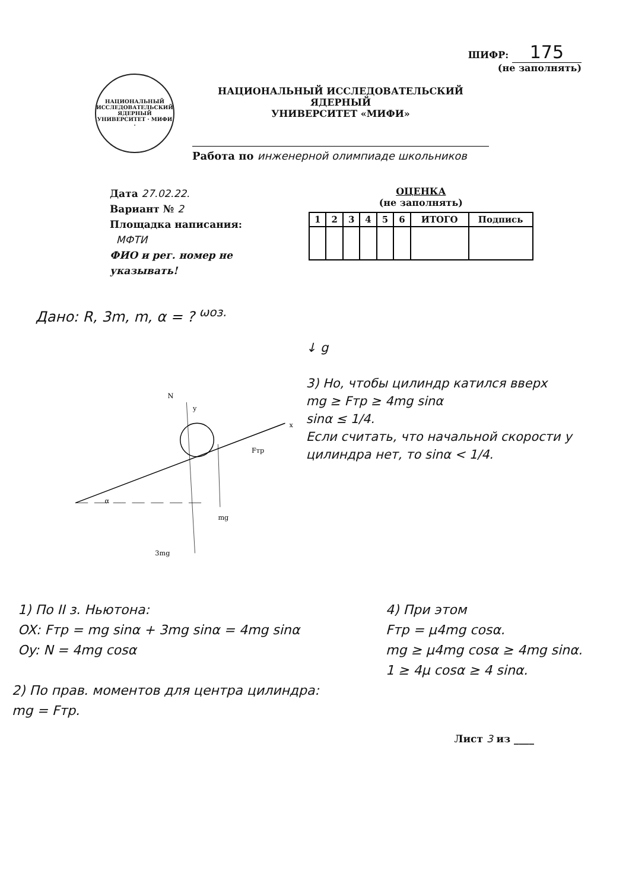ШИФР: 175
(не заполнять)
НАЦИОНАЛЬНЫЙ ИССЛЕДОВАТЕЛЬСКИЙ ЯДЕРНЫЙ УНИВЕРСИТЕТ · МИФИ ·
НАЦИОНАЛЬНЫЙ ИССЛЕДОВАТЕЛЬСКИЙ ЯДЕРНЫЙ
УНИВЕРСИТЕТ «МИФИ»
Работа по инженерной олимпиаде школьников
Дата 27.02.22.
Вариант № 2
Площадка написания:
МФТИ
ФИО и рег. номер не указывать!
ОЦЕНКА
(не заполнять)
| 1 | 2 | 3 | 4 | 5 | 6 | ИТОГО | Подпись |
| --- | --- | --- | --- | --- | --- | --- | --- |
Дано: R, 3m, m, α = ? <sup>ωоз.</sup>
N
y
x
Fтр
α
mg
3mg
↓ g
3) Но, чтобы цилиндр катился вверх
mg ≥ Fтр ≥ 4mg sinα
sinα ≤ 1/4.
Если считать, что начальной скорости у цилиндра нет, то sinα < 1/4.
1) По II з. Ньютона:
OX: Fтр = mg sinα + 3mg sinα = 4mg sinα
Oy: N = 4mg cosα
4) При этом
Fтр = μ4mg cosα.
mg ≥ μ4mg cosα ≥ 4mg sinα.
1 ≥ 4μ cosα ≥ 4 sinα.
2) По прав. моментов для центра цилиндра:
mg = Fтр.
Лист 3 из ____